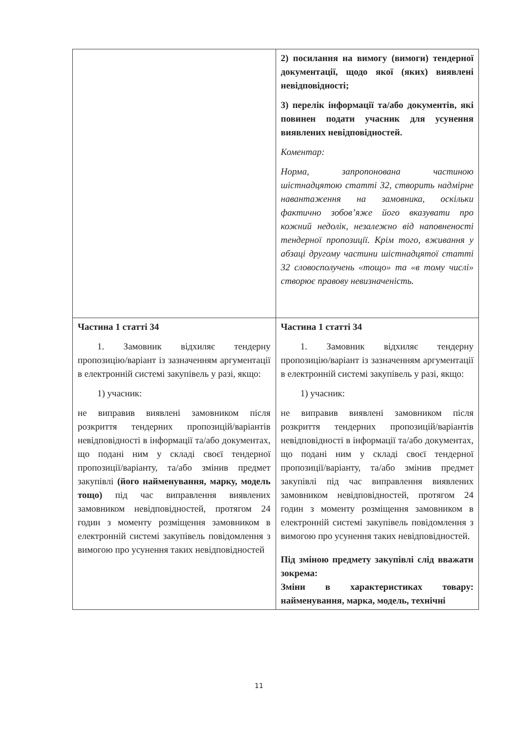| | 2) посилання на вимогу (вимоги) тендерної документації, щодо якої (яких) виявлені невідповідності; 3) перелік інформації та/або документів, які повинен подати учасник для усунення виявлених невідповідностей. Коментар: Норма, запропонована частиною шістнадцятою статті 32, створить надмірне навантаження на замовника, оскільки фактично зобов’яже його вказувати про кожний недолік, незалежно від наповненості тендерної пропозиції. Крім того, вживання у абзаці другому частини шістнадцятої статті 32 словосполучень «тощо» та «в тому числі» створює правову невизначеність. |
| Частина 1 статті 34 1. Замовник відхиляє тендерну пропозицію/варіант із зазначенням аргументації в електронній системі закупівель у разі, якщо: 1) учасник: не виправив виявлені замовником після розкриття тендерних пропозицій/варіантів невідповідності в інформації та/або документах, що подані ним у складі своєї тендерної пропозиції/варіанту, та/або змінив предмет закупівлі (його найменування, марку, модель тощо) під час виправлення виявлених замовником невідповідностей, протягом 24 годин з моменту розміщення замовником в електронній системі закупівель повідомлення з вимогою про усунення таких невідповідностей | Частина 1 статті 34 1. Замовник відхиляє тендерну пропозицію/варіант із зазначенням аргументації в електронній системі закупівель у разі, якщо: 1) учасник: не виправив виявлені замовником після розкриття тендерних пропозицій/варіантів невідповідності в інформації та/або документах, що подані ним у складі своєї тендерної пропозиції/варіанту, та/або змінив предмет закупівлі під час виправлення виявлених замовником невідповідностей, протягом 24 годин з моменту розміщення замовником в електронній системі закупівель повідомлення з вимогою про усунення таких невідповідностей. Під зміною предмету закупівлі слід вважати зокрема: Зміни в характеристиках товару: найменування, марка, модель, технічні |
11